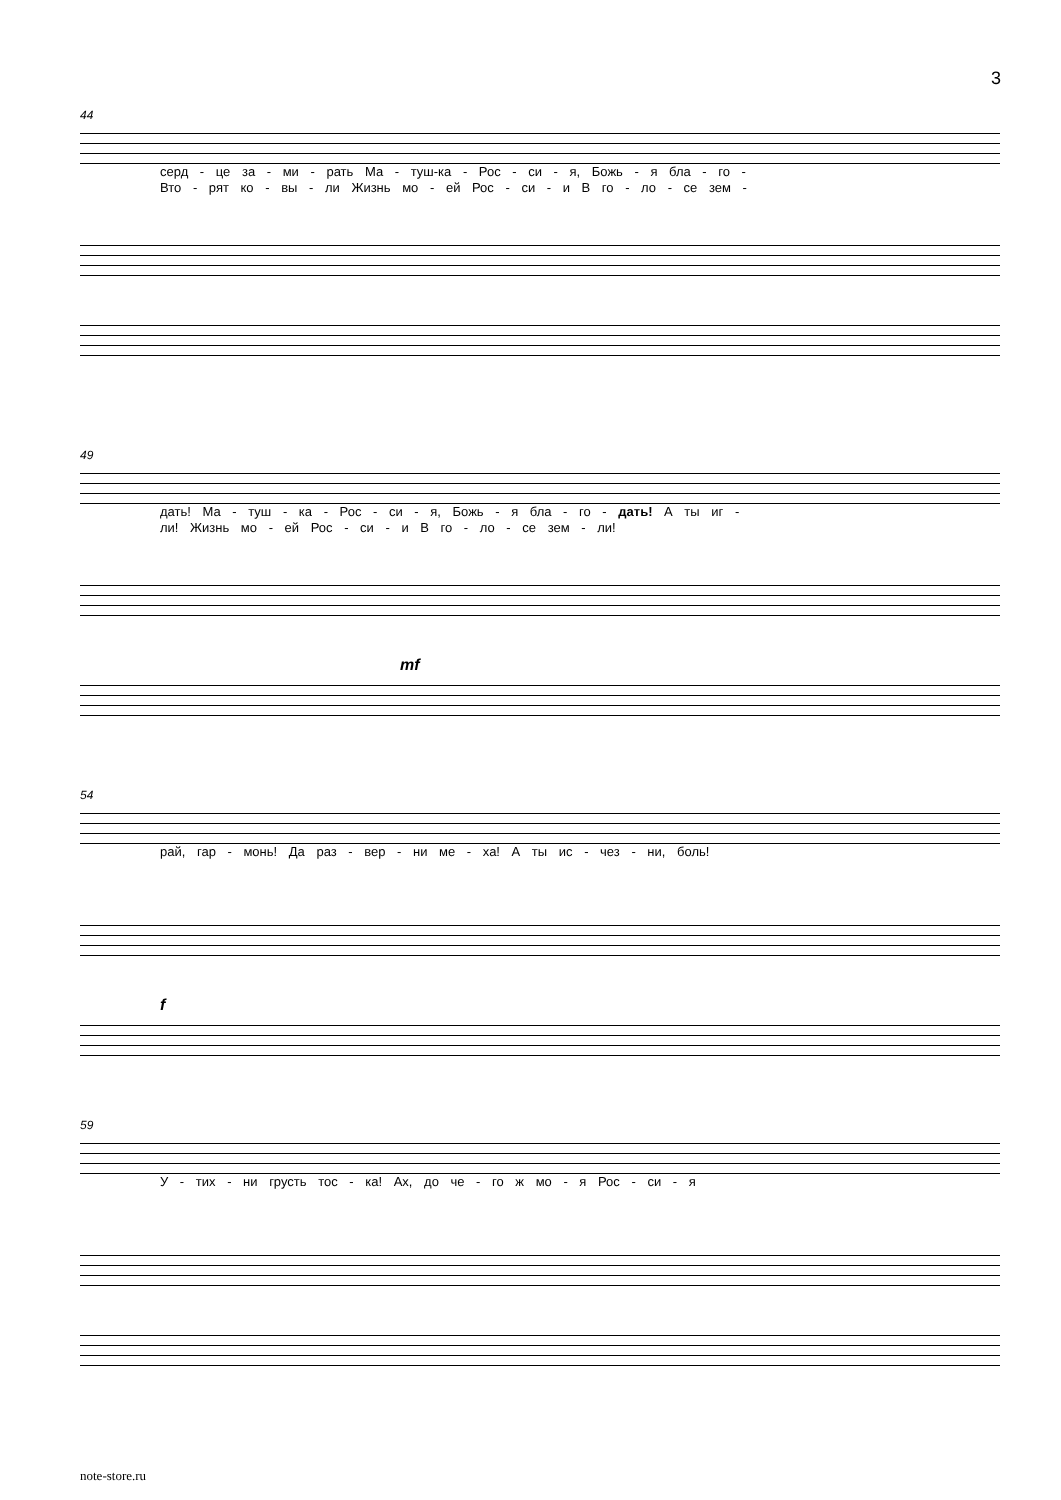3
44
серд - це за - ми - рать Ма - туш-ка - Рос - си - я, Божь - я бла - го -
Вто - рят ко - вы - ли Жизнь мо - ей Рос - си - и В го - ло - се зем -
49
дать! Ма - туш - ка - Рос - си - я, Божь - я бла - го - дать! А ты иг -
ли! Жизнь мо - ей Рос - си - и В го - ло - се зем - ли!
mf
54
рай, гар - монь! Да раз - вер - ни ме - ха! А ты ис - чез - ни, боль!
f
59
У - тих - ни грусть тос - ка! Ах, до че - го ж мо - я Рос - си - я
note-store.ru